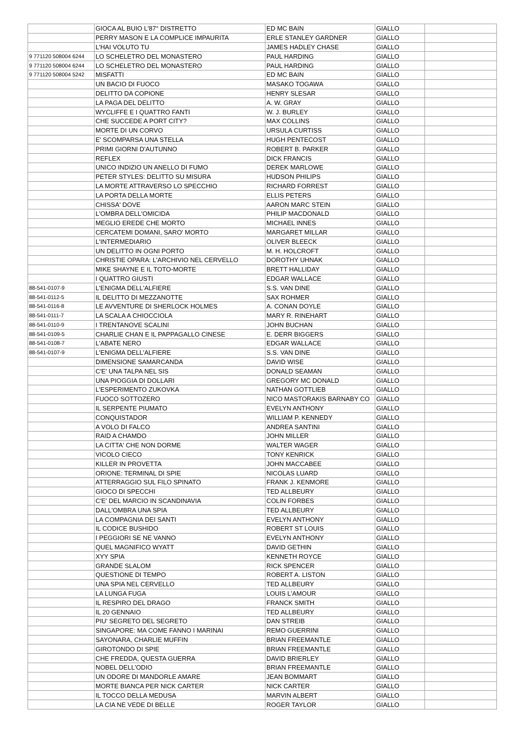| | GIOCA AL BUIO L'87° DISTRETTO | ED MC BAIN | GIALLO | |
| | PERRY MASON E LA COMPLICE IMPAURITA | ERLE STANLEY GARDNER | GIALLO | |
| | L'HAI VOLUTO TU | JAMES HADLEY CHASE | GIALLO | |
| 9 771120 508004 6244 | LO SCHELETRO DEL MONASTERO | PAUL HARDING | GIALLO | |
| 9 771120 508004 6244 | LO SCHELETRO DEL MONASTERO | PAUL HARDING | GIALLO | |
| 9 771120 508004 5242 | MISFATTI | ED MC BAIN | GIALLO | |
| | UN BACIO DI FUOCO | MASAKO TOGAWA | GIALLO | |
| | DELITTO DA COPIONE | HENRY SLESAR | GIALLO | |
| | LA PAGA DEL DELITTO | A. W. GRAY | GIALLO | |
| | WYCLIFFE E I QUATTRO FANTI | W. J. BURLEY | GIALLO | |
| | CHE SUCCEDE A PORT CITY? | MAX COLLINS | GIALLO | |
| | MORTE DI UN CORVO | URSULA CURTISS | GIALLO | |
| | E' SCOMPARSA UNA STELLA | HUGH PENTECOST | GIALLO | |
| | PRIMI GIORNI D'AUTUNNO | ROBERT B. PARKER | GIALLO | |
| | REFLEX | DICK FRANCIS | GIALLO | |
| | UNICO INDIZIO UN ANELLO DI FUMO | DEREK MARLOWE | GIALLO | |
| | PETER STYLES: DELITTO SU MISURA | HUDSON PHILIPS | GIALLO | |
| | LA MORTE ATTRAVERSO LO SPECCHIO | RICHARD FORREST | GIALLO | |
| | LA PORTA DELLA MORTE | ELLIS PETERS | GIALLO | |
| | CHISSA' DOVE | AARON MARC STEIN | GIALLO | |
| | L'OMBRA DELL'OMICIDA | PHILIP MACDONALD | GIALLO | |
| | MEGLIO EREDE CHE MORTO | MICHAEL INNES | GIALLO | |
| | CERCATEMI DOMANI, SARO' MORTO | MARGARET MILLAR | GIALLO | |
| | L'INTERMEDIARIO | OLIVER BLEECK | GIALLO | |
| | UN DELITTO IN OGNI PORTO | M. H. HOLCROFT | GIALLO | |
| | CHRISTIE OPARA: L'ARCHIVIO NEL CERVELLO | DOROTHY UHNAK | GIALLO | |
| | MIKE SHAYNE E IL TOTO-MORTE | BRETT HALLIDAY | GIALLO | |
| | I QUATTRO GIUSTI | EDGAR WALLACE | GIALLO | |
| 88-541-0107-9 | L'ENIGMA DELL'ALFIERE | S.S. VAN DINE | GIALLO | |
| 88-541-0112-5 | IL DELITTO DI MEZZANOTTE | SAX ROHMER | GIALLO | |
| 88-541-0116-8 | LE AVVENTURE DI SHERLOCK HOLMES | A. CONAN DOYLE | GIALLO | |
| 88-541-0111-7 | LA SCALA A CHIOCCIOLA | MARY R. RINEHART | GIALLO | |
| 88-541-0110-9 | I TRENTANOVE SCALINI | JOHN BUCHAN | GIALLO | |
| 88-541-0109-5 | CHARLIE CHAN E IL PAPPAGALLO CINESE | E. DERR BIGGERS | GIALLO | |
| 88-541-0108-7 | L'ABATE NERO | EDGAR WALLACE | GIALLO | |
| 88-541-0107-9 | L'ENIGMA DELL'ALFIERE | S.S. VAN DINE | GIALLO | |
| | DIMENSIONE SAMARCANDA | DAVID WISE | GIALLO | |
| | C'E' UNA TALPA NEL SIS | DONALD SEAMAN | GIALLO | |
| | UNA PIOGGIA DI DOLLARI | GREGORY MC DONALD | GIALLO | |
| | L'ESPERIMENTO ZUKOVKA | NATHAN GOTTLIEB | GIALLO | |
| | FUOCO SOTTOZERO | NICO MASTORAKIS BARNABY CO | GIALLO | |
| | IL SERPENTE PIUMATO | EVELYN ANTHONY | GIALLO | |
| | CONQUISTADOR | WILLIAM P. KENNEDY | GIALLO | |
| | A VOLO DI FALCO | ANDREA SANTINI | GIALLO | |
| | RAID A CHAMDO | JOHN MILLER | GIALLO | |
| | LA CITTA' CHE NON DORME | WALTER WAGER | GIALLO | |
| | VICOLO CIECO | TONY KENRICK | GIALLO | |
| | KILLER IN PROVETTA | JOHN MACCABEE | GIALLO | |
| | ORIONE: TERMINAL DI SPIE | NICOLAS LUARD | GIALLO | |
| | ATTERRAGGIO SUL FILO SPINATO | FRANK J. KENMORE | GIALLO | |
| | GIOCO DI SPECCHI | TED ALLBEURY | GIALLO | |
| | C'E' DEL MARCIO IN SCANDINAVIA | COLIN FORBES | GIALLO | |
| | DALL'OMBRA UNA SPIA | TED ALLBEURY | GIALLO | |
| | LA COMPAGNIA DEI SANTI | EVELYN ANTHONY | GIALLO | |
| | IL CODICE BUSHIDO | ROBERT ST LOUIS | GIALLO | |
| | I PEGGIORI SE NE VANNO | EVELYN ANTHONY | GIALLO | |
| | QUEL MAGNIFICO WYATT | DAVID GETHIN | GIALLO | |
| | XYY SPIA | KENNETH ROYCE | GIALLO | |
| | GRANDE SLALOM | RICK SPENCER | GIALLO | |
| | QUESTIONE DI TEMPO | ROBERT A. LISTON | GIALLO | |
| | UNA SPIA NEL CERVELLO | TED ALLBEURY | GIALLO | |
| | LA LUNGA FUGA | LOUIS L'AMOUR | GIALLO | |
| | IL RESPIRO DEL DRAGO | FRANCK SMITH | GIALLO | |
| | IL 20 GENNAIO | TED ALLBEURY | GIALLO | |
| | PIU' SEGRETO DEL SEGRETO | DAN STREIB | GIALLO | |
| | SINGAPORE: MA COME FANNO I MARINAI | REMO GUERRINI | GIALLO | |
| | SAYONARA, CHARLIE MUFFIN | BRIAN FREEMANTLE | GIALLO | |
| | GIROTONDO DI SPIE | BRIAN FREEMANTLE | GIALLO | |
| | CHE FREDDA, QUESTA GUERRA | DAVID BRIERLEY | GIALLO | |
| | NOBEL DELL'ODIO | BRIAN FREEMANTLE | GIALLO | |
| | UN ODORE DI MANDORLE AMARE | JEAN BOMMART | GIALLO | |
| | MORTE BIANCA PER NICK CARTER | NICK CARTER | GIALLO | |
| | IL TOCCO DELLA MEDUSA | MARVIN ALBERT | GIALLO | |
| | LA CIA NE VEDE DI BELLE | ROGER TAYLOR | GIALLO | |